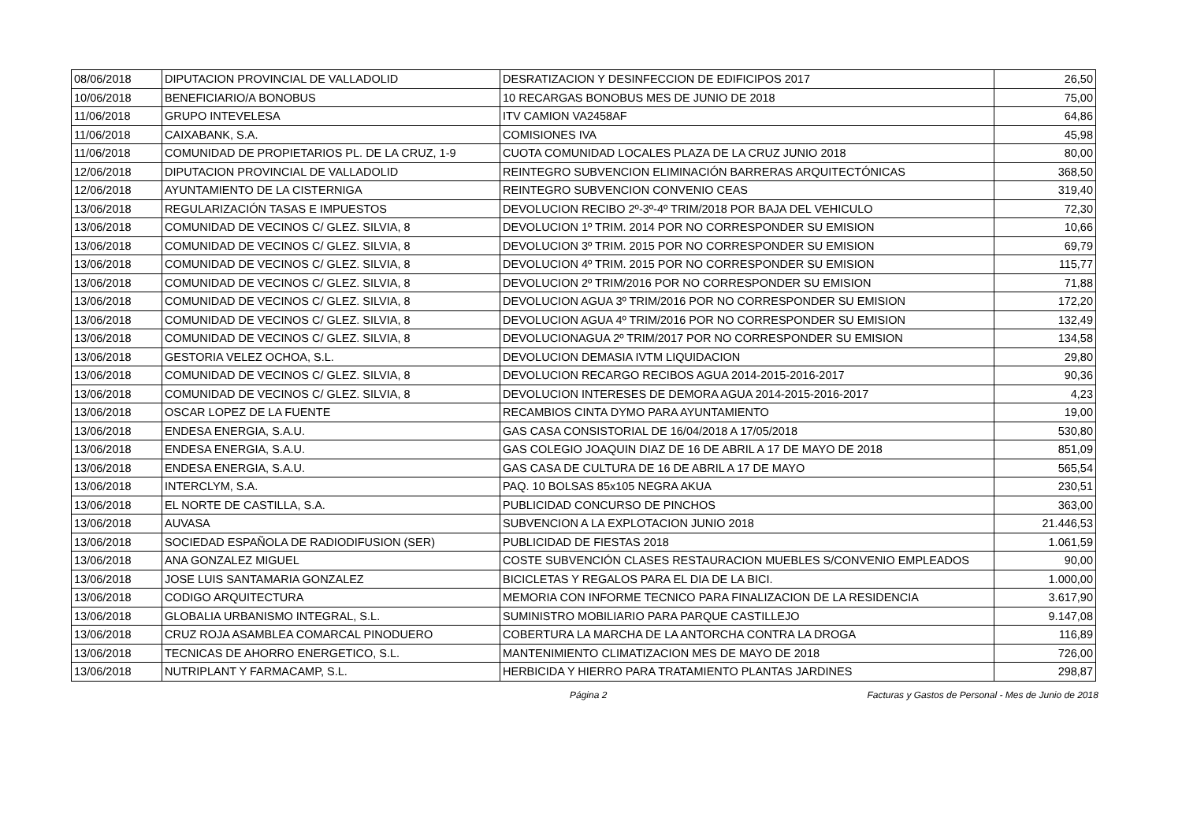| 08/06/2018 | DIPUTACION PROVINCIAL DE VALLADOLID | DESRATIZACION Y DESINFECCION DE EDIFICIPOS 2017 | 26,50 |
| 10/06/2018 | BENEFICIARIO/A BONOBUS | 10 RECARGAS BONOBUS MES DE JUNIO DE 2018 | 75,00 |
| 11/06/2018 | GRUPO INTEVELESA | ITV CAMION VA2458AF | 64,86 |
| 11/06/2018 | CAIXABANK, S.A. | COMISIONES IVA | 45,98 |
| 11/06/2018 | COMUNIDAD DE PROPIETARIOS PL. DE LA CRUZ, 1-9 | CUOTA COMUNIDAD LOCALES PLAZA DE LA CRUZ JUNIO 2018 | 80,00 |
| 12/06/2018 | DIPUTACION PROVINCIAL DE VALLADOLID | REINTEGRO SUBVENCION ELIMINACIÓN BARRERAS ARQUITECTÓNICAS | 368,50 |
| 12/06/2018 | AYUNTAMIENTO DE LA CISTERNIGA | REINTEGRO SUBVENCION CONVENIO CEAS | 319,40 |
| 13/06/2018 | REGULARIZACIÓN TASAS E IMPUESTOS | DEVOLUCION RECIBO 2º-3º-4º TRIM/2018 POR BAJA DEL VEHICULO | 72,30 |
| 13/06/2018 | COMUNIDAD DE VECINOS C/ GLEZ. SILVIA, 8 | DEVOLUCION 1º TRIM. 2014 POR NO CORRESPONDER SU EMISION | 10,66 |
| 13/06/2018 | COMUNIDAD DE VECINOS C/ GLEZ. SILVIA, 8 | DEVOLUCION 3º TRIM. 2015 POR NO CORRESPONDER SU EMISION | 69,79 |
| 13/06/2018 | COMUNIDAD DE VECINOS C/ GLEZ. SILVIA, 8 | DEVOLUCION 4º TRIM. 2015 POR NO CORRESPONDER SU EMISION | 115,77 |
| 13/06/2018 | COMUNIDAD DE VECINOS C/ GLEZ. SILVIA, 8 | DEVOLUCION 2º TRIM/2016 POR NO CORRESPONDER SU EMISION | 71,88 |
| 13/06/2018 | COMUNIDAD DE VECINOS C/ GLEZ. SILVIA, 8 | DEVOLUCION AGUA 3º TRIM/2016 POR NO CORRESPONDER SU EMISION | 172,20 |
| 13/06/2018 | COMUNIDAD DE VECINOS C/ GLEZ. SILVIA, 8 | DEVOLUCION AGUA 4º TRIM/2016 POR NO CORRESPONDER SU EMISION | 132,49 |
| 13/06/2018 | COMUNIDAD DE VECINOS C/ GLEZ. SILVIA, 8 | DEVOLUCIONAGUA 2º TRIM/2017 POR NO CORRESPONDER SU EMISION | 134,58 |
| 13/06/2018 | GESTORIA VELEZ OCHOA, S.L. | DEVOLUCION DEMASIA IVTM LIQUIDACION | 29,80 |
| 13/06/2018 | COMUNIDAD DE VECINOS C/ GLEZ. SILVIA, 8 | DEVOLUCION RECARGO RECIBOS AGUA 2014-2015-2016-2017 | 90,36 |
| 13/06/2018 | COMUNIDAD DE VECINOS C/ GLEZ. SILVIA, 8 | DEVOLUCION INTERESES DE DEMORA AGUA 2014-2015-2016-2017 | 4,23 |
| 13/06/2018 | OSCAR LOPEZ DE LA FUENTE | RECAMBIOS CINTA DYMO PARA AYUNTAMIENTO | 19,00 |
| 13/06/2018 | ENDESA ENERGIA, S.A.U. | GAS CASA CONSISTORIAL DE 16/04/2018 A 17/05/2018 | 530,80 |
| 13/06/2018 | ENDESA ENERGIA, S.A.U. | GAS COLEGIO JOAQUIN DIAZ DE 16 DE ABRIL A 17 DE MAYO DE 2018 | 851,09 |
| 13/06/2018 | ENDESA ENERGIA, S.A.U. | GAS CASA DE CULTURA DE 16 DE ABRIL A 17 DE MAYO | 565,54 |
| 13/06/2018 | INTERCLYM, S.A. | PAQ. 10 BOLSAS 85x105 NEGRA AKUA | 230,51 |
| 13/06/2018 | EL NORTE DE CASTILLA, S.A. | PUBLICIDAD CONCURSO DE PINCHOS | 363,00 |
| 13/06/2018 | AUVASA | SUBVENCION A LA EXPLOTACION JUNIO 2018 | 21.446,53 |
| 13/06/2018 | SOCIEDAD ESPAÑOLA DE RADIODIFUSION (SER) | PUBLICIDAD DE FIESTAS 2018 | 1.061,59 |
| 13/06/2018 | ANA GONZALEZ MIGUEL | COSTE SUBVENCIÓN CLASES RESTAURACION MUEBLES S/CONVENIO EMPLEADOS | 90,00 |
| 13/06/2018 | JOSE LUIS SANTAMARIA GONZALEZ | BICICLETAS Y REGALOS PARA EL DIA DE LA BICI. | 1.000,00 |
| 13/06/2018 | CODIGO ARQUITECTURA | MEMORIA CON INFORME TECNICO PARA FINALIZACION DE LA RESIDENCIA | 3.617,90 |
| 13/06/2018 | GLOBALIA URBANISMO INTEGRAL, S.L. | SUMINISTRO MOBILIARIO PARA PARQUE CASTILLEJO | 9.147,08 |
| 13/06/2018 | CRUZ ROJA ASAMBLEA COMARCAL PINODUERO | COBERTURA LA MARCHA DE LA ANTORCHA CONTRA LA DROGA | 116,89 |
| 13/06/2018 | TECNICAS DE AHORRO ENERGETICO, S.L. | MANTENIMIENTO CLIMATIZACION MES DE MAYO DE 2018 | 726,00 |
| 13/06/2018 | NUTRIPLANT Y FARMACAMP, S.L. | HERBICIDA Y HIERRO PARA TRATAMIENTO PLANTAS JARDINES | 298,87 |
Página 2 Facturas y Gastos de Personal - Mes de Junio de 2018